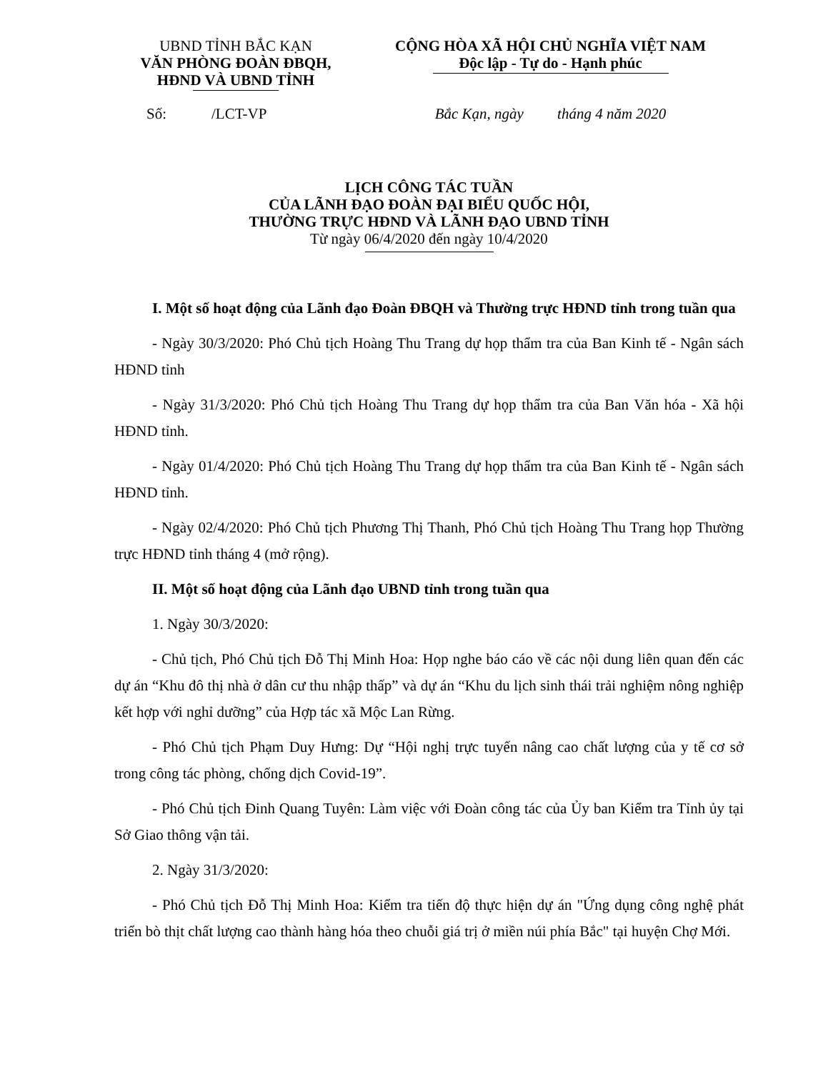UBND TỈNH BẮC KẠN
VĂN PHÒNG ĐOÀN ĐBQH,
HĐND VÀ UBND TỈNH
CỘNG HÒA XÃ HỘI CHỦ NGHĨA VIỆT NAM
Độc lập - Tự do - Hạnh phúc
Số: /LCT-VP Bắc Kạn, ngày tháng 4 năm 2020
LỊCH CÔNG TÁC TUẦN
CỦA LÃNH ĐẠO ĐOÀN ĐẠI BIỂU QUỐC HỘI,
THƯỜNG TRỰC HĐND VÀ LÃNH ĐẠO UBND TỈNH
Từ ngày 06/4/2020 đến ngày 10/4/2020
I. Một số hoạt động của Lãnh đạo Đoàn ĐBQH và Thường trực HĐND tỉnh trong tuần qua
- Ngày 30/3/2020: Phó Chủ tịch Hoàng Thu Trang dự họp thẩm tra của Ban Kinh tế - Ngân sách HĐND tỉnh
- Ngày 31/3/2020: Phó Chủ tịch Hoàng Thu Trang dự họp thẩm tra của Ban Văn hóa - Xã hội HĐND tỉnh.
- Ngày 01/4/2020: Phó Chủ tịch Hoàng Thu Trang dự họp thẩm tra của Ban Kinh tế - Ngân sách HĐND tỉnh.
- Ngày 02/4/2020: Phó Chủ tịch Phương Thị Thanh, Phó Chủ tịch Hoàng Thu Trang họp Thường trực HĐND tỉnh tháng 4 (mở rộng).
II. Một số hoạt động của Lãnh đạo UBND tỉnh trong tuần qua
1. Ngày 30/3/2020:
- Chủ tịch, Phó Chủ tịch Đỗ Thị Minh Hoa: Họp nghe báo cáo về các nội dung liên quan đến các dự án “Khu đô thị nhà ở dân cư thu nhập thấp” và dự án “Khu du lịch sinh thái trải nghiệm nông nghiệp kết hợp với nghỉ dưỡng” của Hợp tác xã Mộc Lan Rừng.
- Phó Chủ tịch Phạm Duy Hưng: Dự “Hội nghị trực tuyến nâng cao chất lượng của y tế cơ sở trong công tác phòng, chống dịch Covid-19”.
- Phó Chủ tịch Đinh Quang Tuyên: Làm việc với Đoàn công tác của Ủy ban Kiểm tra Tỉnh ủy tại Sở Giao thông vận tải.
2. Ngày 31/3/2020:
- Phó Chủ tịch Đỗ Thị Minh Hoa: Kiểm tra tiến độ thực hiện dự án "Ứng dụng công nghệ phát triển bò thịt chất lượng cao thành hàng hóa theo chuỗi giá trị ở miền núi phía Bắc" tại huyện Chợ Mới.